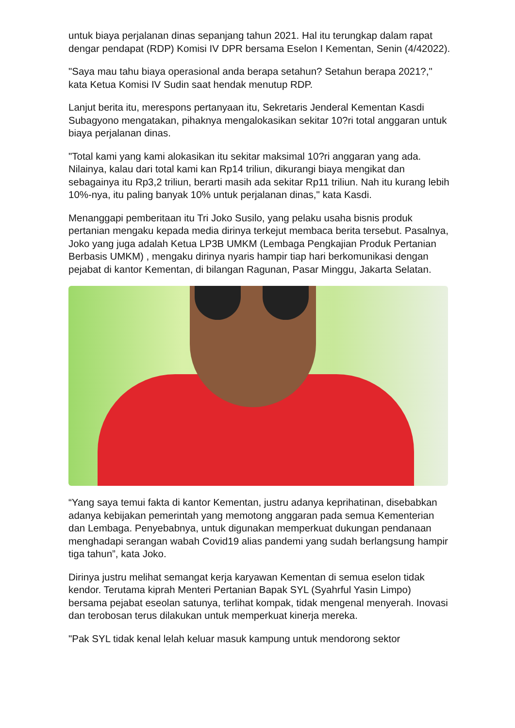untuk biaya perjalanan dinas sepanjang tahun 2021. Hal itu terungkap dalam rapat dengar pendapat (RDP) Komisi IV DPR bersama Eselon I Kementan, Senin (4/42022).
"Saya mau tahu biaya operasional anda berapa setahun? Setahun berapa 2021?," kata Ketua Komisi IV Sudin saat hendak menutup RDP.
Lanjut berita itu, merespons pertanyaan itu, Sekretaris Jenderal Kementan Kasdi Subagyono mengatakan, pihaknya mengalokasikan sekitar 10?ri total anggaran untuk biaya perjalanan dinas.
"Total kami yang kami alokasikan itu sekitar maksimal 10?ri anggaran yang ada. Nilainya, kalau dari total kami kan Rp14 triliun, dikurangi biaya mengikat dan sebagainya itu Rp3,2 triliun, berarti masih ada sekitar Rp11 triliun. Nah itu kurang lebih 10%-nya, itu paling banyak 10% untuk perjalanan dinas," kata Kasdi.
Menanggapi pemberitaan itu Tri Joko Susilo, yang pelaku usaha bisnis produk pertanian mengaku kepada media dirinya terkejut membaca berita tersebut. Pasalnya, Joko yang juga adalah Ketua LP3B UMKM (Lembaga Pengkajian Produk Pertanian Berbasis UMKM) , mengaku dirinya nyaris hampir tiap hari berkomunikasi dengan pejabat di kantor Kementan, di bilangan Ragunan, Pasar Minggu, Jakarta Selatan.
“Yang saya temui fakta di kantor Kementan, justru adanya keprihatinan, disebabkan adanya kebijakan pemerintah yang memotong anggaran pada semua Kementerian dan Lembaga. Penyebabnya, untuk digunakan memperkuat dukungan pendanaan menghadapi serangan wabah Covid19 alias pandemi yang sudah berlangsung hampir tiga tahun”, kata Joko.
Dirinya justru melihat semangat kerja karyawan Kementan di semua eselon tidak kendor. Terutama kiprah Menteri Pertanian Bapak SYL (Syahrful Yasin Limpo) bersama pejabat eseolan satunya, terlihat kompak, tidak mengenal menyerah. Inovasi dan terobosan terus dilakukan untuk memperkuat kinerja mereka.
"Pak SYL tidak kenal lelah keluar masuk kampung untuk mendorong sektor